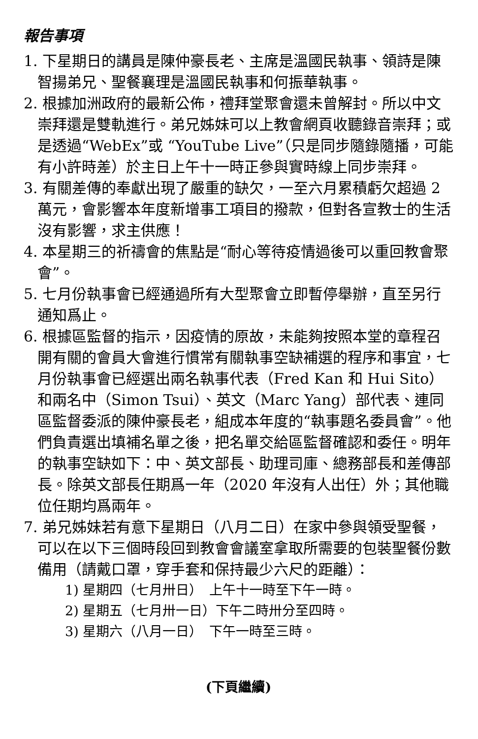報告事項
1. 下星期日的講員是陳仲豪長老、主席是溫國民執事、領詩是陳智揚弟兄、聖餐襄理是溫國民執事和何振華執事。
2. 根據加洲政府的最新公佈，禮拜堂聚會還未曾解封。所以中文崇拜還是雙軌進行。弟兄姊妹可以上教會網頁收聽錄音崇拜；或是透過“WebEx”或 “YouTube Live”（只是同步隨錄隨播，可能有小許時差）於主日上午十一時正參與實時線上同步崇拜。
3. 有關差傳的奉獻出現了嚴重的缺欠，一至六月累積虧欠超過 2 萬元，會影響本年度新增事工項目的撥款，但對各宣教士的生活沒有影響，求主供應！
4. 本星期三的祈禱會的焦點是“耐心等待疫情過後可以重回教會聚會”。
5. 七月份執事會已經通過所有大型聚會立即暫停舉辦，直至另行通知爲止。
6. 根據區監督的指示，因疫情的原故，未能夠按照本堂的章程召開有關的會員大會進行慣常有關執事空缺補選的程序和事宜，七月份執事會已經選出兩名執事代表（Fred Kan 和 Hui Sito）和兩名中（Simon Tsui）、英文（Marc Yang）部代表、連同區監督委派的陳仲豪長老，組成本年度的“執事題名委員會”。他們負責選出填補名單之後，把名單交給區監督確認和委任。明年的執事空缺如下：中、英文部長、助理司庫、總務部長和差傳部長。除英文部長任期爲一年（2020 年沒有人出任）外；其他職位任期均爲兩年。
7. 弟兄姊妹若有意下星期日（八月二日）在家中參與領受聖餐，可以在以下三個時段回到教會會議室拿取所需要的包裝聖餐份數備用（請戴口罩，穿手套和保持最少六尺的距離）：
1) 星期四（七月卅日）　上午十一時至下午一時。
2) 星期五（七月卅一日）下午二時卅分至四時。
3) 星期六（八月一日）　下午一時至三時。
(下頁繼續)